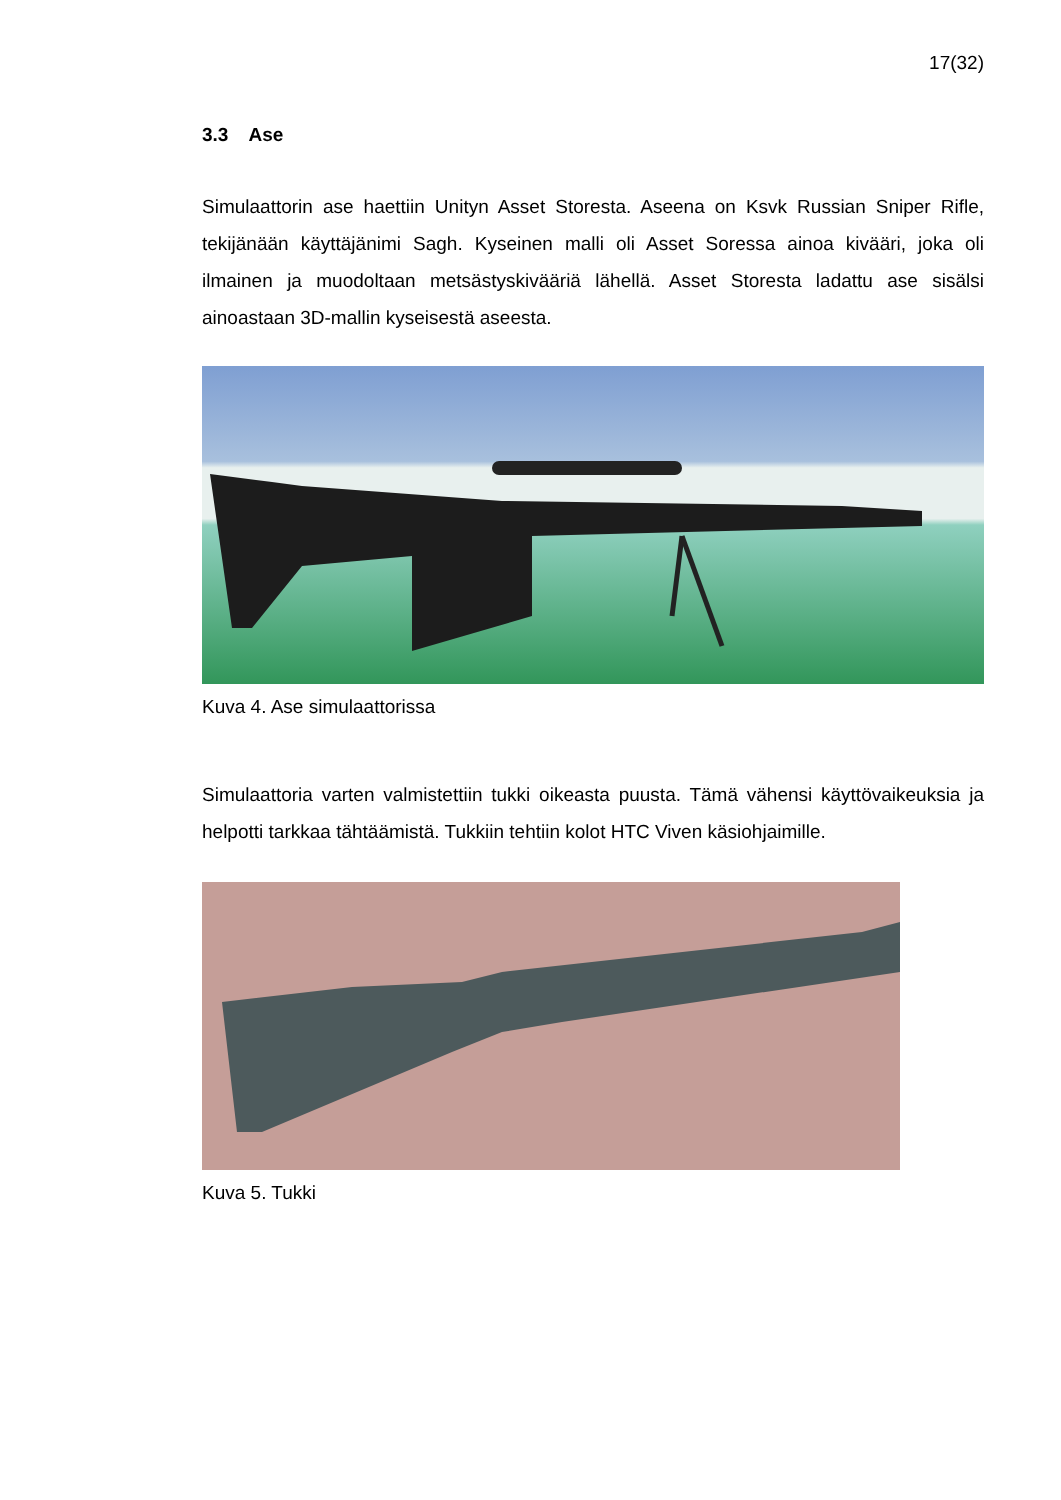17(32)
3.3 Ase
Simulaattorin ase haettiin Unityn Asset Storesta. Aseena on Ksvk Russian Sniper Rifle, tekijänään käyttäjänimi Sagh. Kyseinen malli oli Asset Soressa ainoa kivääri, joka oli ilmainen ja muodoltaan metsästyskivääriä lähellä. Asset Storesta ladattu ase sisälsi ainoastaan 3D-mallin kyseisestä aseesta.
Kuva 4. Ase simulaattorissa
Simulaattoria varten valmistettiin tukki oikeasta puusta. Tämä vähensi käyttövai­keuksia ja helpotti tarkkaa tähtäämistä. Tukkiin tehtiin kolot HTC Viven käsioh­jaimille.
Kuva 5. Tukki